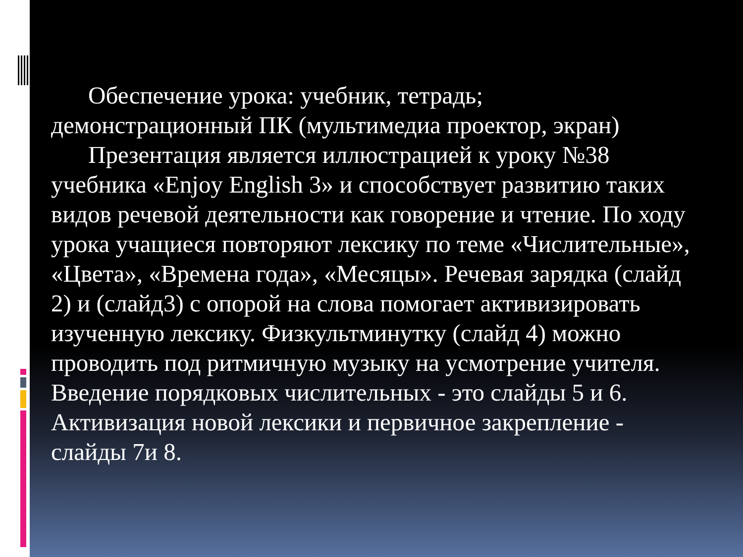Обеспечение урока: учебник, тетрадь; демонстрационный ПК (мультимедиа проектор, экран)
Презентация является иллюстрацией к уроку №38 учебника «Enjoy English 3» и способствует развитию таких видов речевой деятельности как говорение и чтение. По ходу урока учащиеся повторяют лексику по теме «Числительные», «Цвета», «Времена года», «Месяцы». Речевая зарядка (слайд 2) и (слайд3) с опорой на слова помогает активизировать изученную лексику. Физкультминутку (слайд 4) можно проводить под ритмичную музыку на усмотрение учителя. Введение порядковых числительных - это слайды 5 и 6. Активизация новой лексики и первичное закрепление - слайды 7и 8.